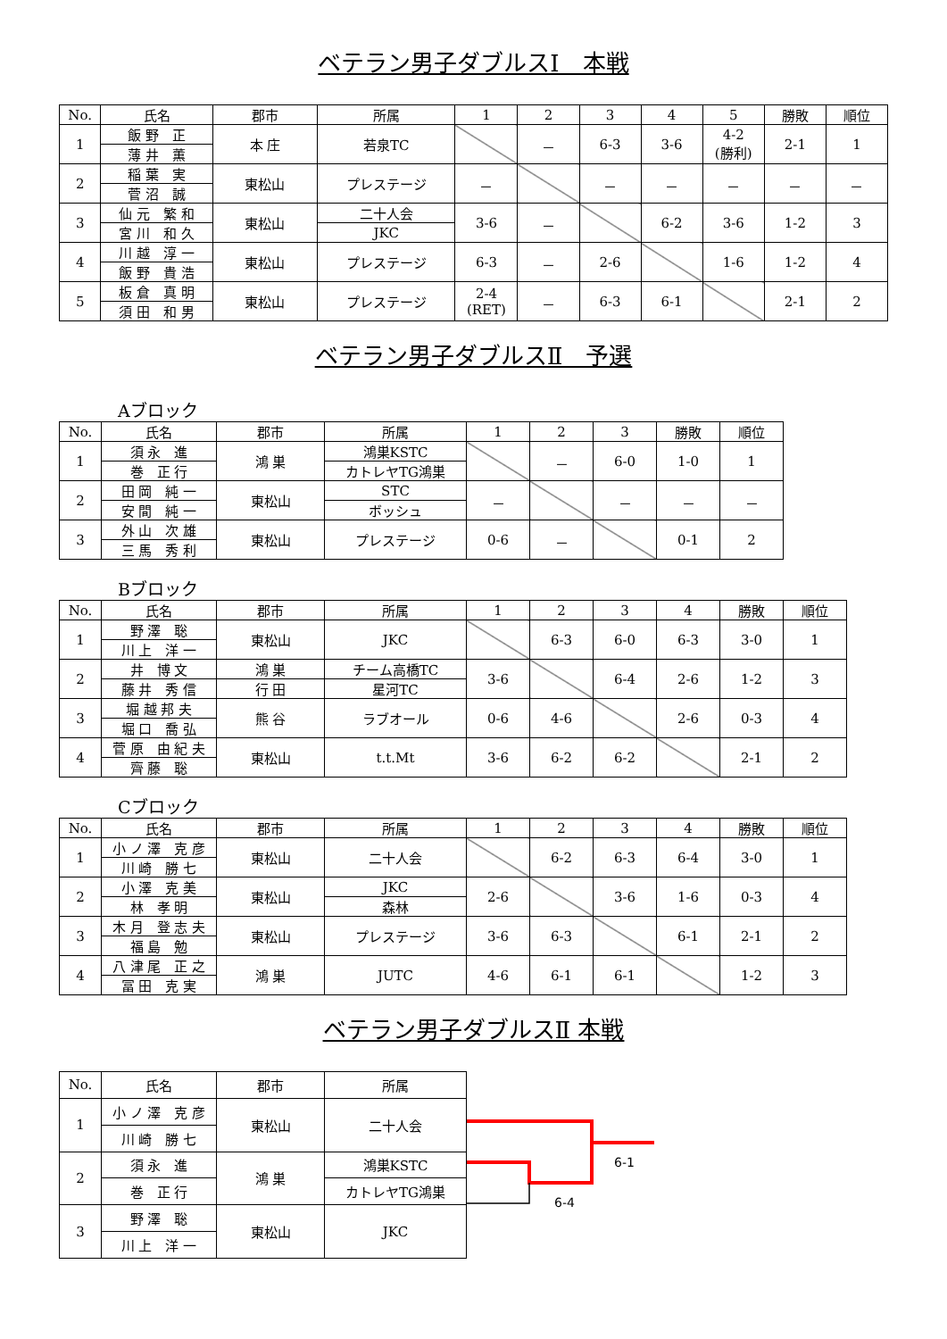ベテラン男子ダブルスⅠ　本戦
| No. | 氏名 | 郡市 | 所属 | 1 | 2 | 3 | 4 | 5 | 勝敗 | 順位 |
| --- | --- | --- | --- | --- | --- | --- | --- | --- | --- | --- |
| 1 | 飯 野 正 | 本 庄 | 若泉TC | | － | 6-3 | 3-6 | 4-2 (勝利) | 2-1 | 1 |
| | 薄 井 薫 | | | | | | | | | |
| 2 | 稲 葉 実 | 東松山 | プレステージ | － | | － | － | － | － | － |
| | 菅 沼 誠 | | | | | | | | | |
| 3 | 仙 元 繁 和 | 東松山 | 二十人会 | 3-6 | － | | 6-2 | 3-6 | 1-2 | 3 |
| | 宮 川 和 久 | | JKC | | | | | | | |
| 4 | 川 越 淳 一 | 東松山 | プレステージ | 6-3 | － | 2-6 | | 1-6 | 1-2 | 4 |
| | 飯 野 貴 浩 | | | | | | | | | |
| 5 | 板 倉 真 明 | 東松山 | プレステージ | 2-4 (RET) | － | 6-3 | 6-1 | | 2-1 | 2 |
| | 須 田 和 男 | | | | | | | | | |
ベテラン男子ダブルスⅡ　予選
Aブロック
| No. | 氏名 | 郡市 | 所属 | 1 | 2 | 3 | 勝敗 | 順位 |
| --- | --- | --- | --- | --- | --- | --- | --- | --- |
| 1 | 須 永 進 | 鴻 巣 | 鴻巣KSTC | | － | 6-0 | 1-0 | 1 |
| | 巻 正 行 | | カトレヤTG鴻巣 | | | | | |
| 2 | 田 岡 純 一 | 東松山 | STC | － | | － | － | － |
| | 安 間 純 一 | | ボッシュ | | | | | |
| 3 | 外 山 次 雄 | 東松山 | プレステージ | 0-6 | － | | 0-1 | 2 |
| | 三 馬 秀 利 | | | | | | | |
Bブロック
| No. | 氏名 | 郡市 | 所属 | 1 | 2 | 3 | 4 | 勝敗 | 順位 |
| --- | --- | --- | --- | --- | --- | --- | --- | --- | --- |
| 1 | 野 澤 聡 | 東松山 | JKC | | 6-3 | 6-0 | 6-3 | 3-0 | 1 |
| | 川 上 洋 一 | | | | | | | | |
| 2 | 井 博 文 | 鴻 巣 | チーム高橋TC | 3-6 | | 6-4 | 2-6 | 1-2 | 3 |
| | 藤 井 秀 信 | 行 田 | 星河TC | | | | | | |
| 3 | 堀 越 邦 夫 | 熊 谷 | ラブオール | 0-6 | 4-6 | | 2-6 | 0-3 | 4 |
| | 堀 口 喬 弘 | | | | | | | | |
| 4 | 菅 原 由 紀 夫 | 東松山 | t.t.Mt | 3-6 | 6-2 | 6-2 | | 2-1 | 2 |
| | 齊 藤 聡 | | | | | | | | |
Cブロック
| No. | 氏名 | 郡市 | 所属 | 1 | 2 | 3 | 4 | 勝敗 | 順位 |
| --- | --- | --- | --- | --- | --- | --- | --- | --- | --- |
| 1 | 小 ノ 澤 克 彦 | 東松山 | 二十人会 | | 6-2 | 6-3 | 6-4 | 3-0 | 1 |
| | 川 崎 勝 七 | | | | | | | | |
| 2 | 小 澤 克 美 | 東松山 | JKC | 2-6 | | 3-6 | 1-6 | 0-3 | 4 |
| | 林 孝 明 | | 森林 | | | | | | |
| 3 | 木 月 登 志 夫 | 東松山 | プレステージ | 3-6 | 6-3 | | 6-1 | 2-1 | 2 |
| | 福 島 勉 | | | | | | | | |
| 4 | 八 津 尾 正 之 | 鴻 巣 | JUTC | 4-6 | 6-1 | 6-1 | | 1-2 | 3 |
| | 冨 田 克 実 | | | | | | | | |
ベテラン男子ダブルスⅡ 本戦
| No. | 氏名 | 郡市 | 所属 |
| --- | --- | --- | --- |
| 1 | 小 ノ 澤 克 彦 | 東松山 | 二十人会 |
| | 川 崎 勝 七 | | |
| 2 | 須 永 進 | 鴻 巣 | 鴻巣KSTC |
| | 巻 正 行 | | カトレヤTG鴻巣 |
| 3 | 野 澤 聡 | 東松山 | JKC |
| | 川 上 洋 一 | | |
6-1
6-4